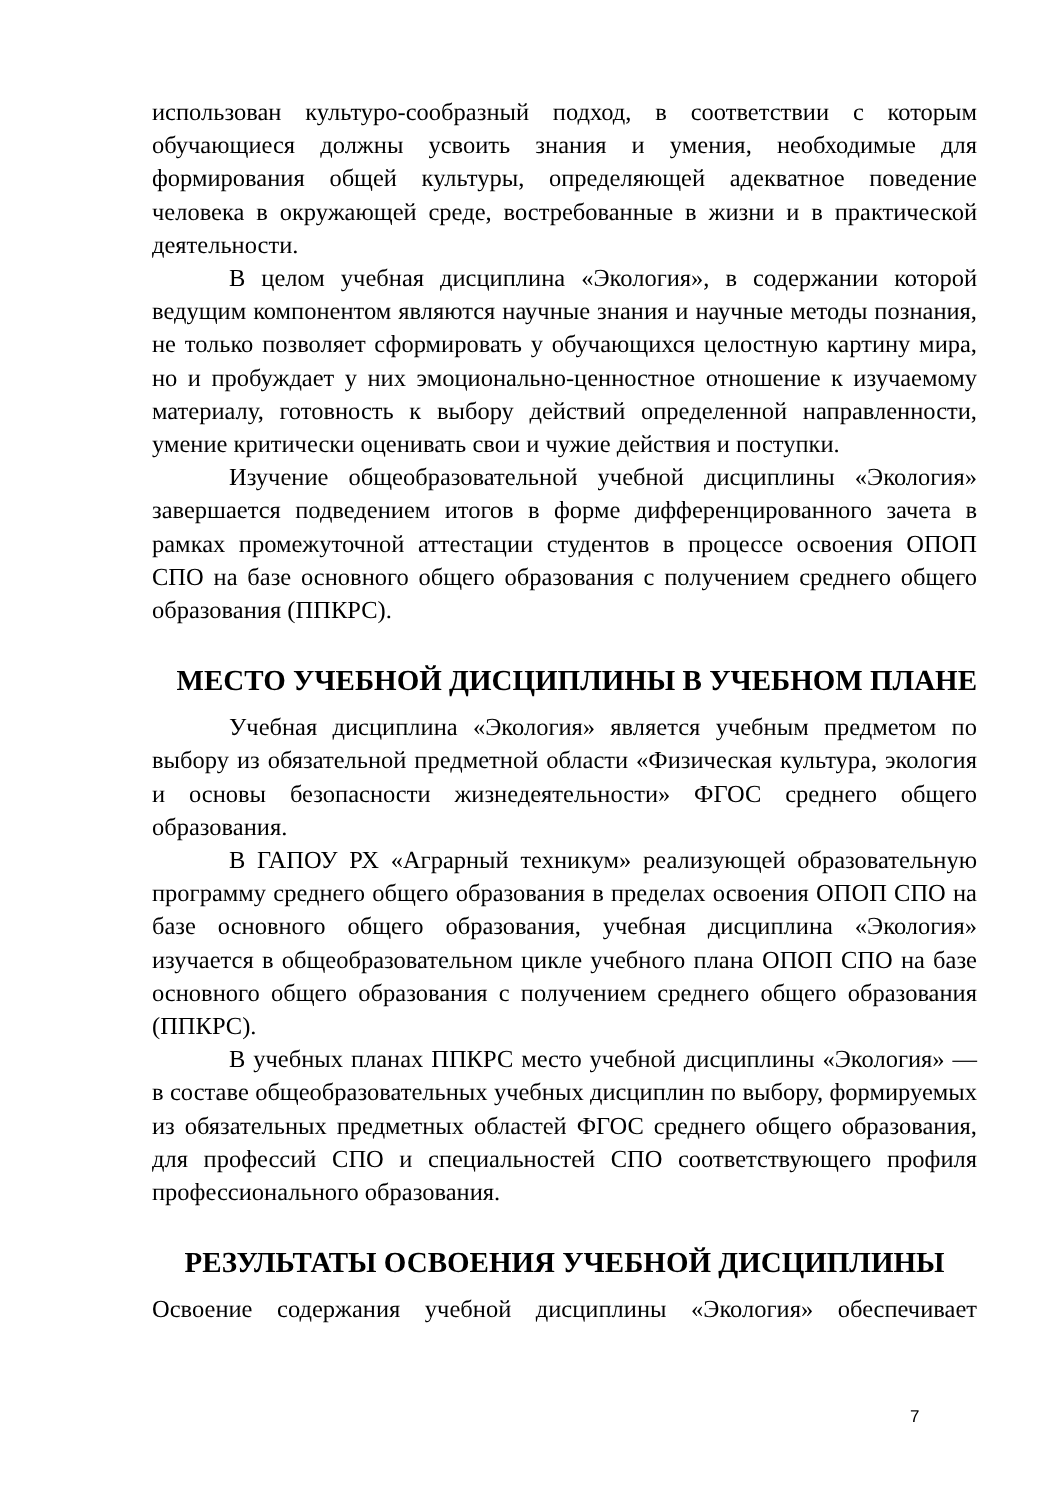использован культуро-сообразный подход, в соответствии с которым обучающиеся должны усвоить знания и умения, необходимые для формирования общей культуры, определяющей адекватное поведение человека в окружающей среде, востребованные в жизни и в практической деятельности.
В целом учебная дисциплина «Экология», в содержании которой ведущим компонентом являются научные знания и научные методы познания, не только позволяет сформировать у обучающихся целостную картину мира, но и пробуждает у них эмоционально-ценностное отношение к изучаемому материалу, готовность к выбору действий определенной направленности, умение критически оценивать свои и чужие действия и поступки.
Изучение общеобразовательной учебной дисциплины «Экология» завершается подведением итогов в форме дифференцированного зачета в рамках промежуточной аттестации студентов в процессе освоения ОПОП СПО на базе основного общего образования с получением среднего общего образования (ППКРС).
МЕСТО УЧЕБНОЙ ДИСЦИПЛИНЫ В УЧЕБНОМ ПЛАНЕ
Учебная дисциплина «Экология» является учебным предметом по выбору из обязательной предметной области «Физическая культура, экология и основы безопасности жизнедеятельности» ФГОС среднего общего образования.
В ГАПОУ РХ «Аграрный техникум» реализующей образовательную программу среднего общего образования в пределах освоения ОПОП СПО на базе основного общего образования, учебная дисциплина «Экология» изучается в общеобразовательном цикле учебного плана ОПОП СПО на базе основного общего образования с получением среднего общего образования (ППКРС).
В учебных планах ППКРС место учебной дисциплины «Экология» — в составе общеобразовательных учебных дисциплин по выбору, формируемых из обязательных предметных областей ФГОС среднего общего образования, для профессий СПО и специальностей СПО соответствующего профиля профессионального образования.
РЕЗУЛЬТАТЫ ОСВОЕНИЯ УЧЕБНОЙ ДИСЦИПЛИНЫ
Освоение содержания учебной дисциплины «Экология» обеспечивает
7